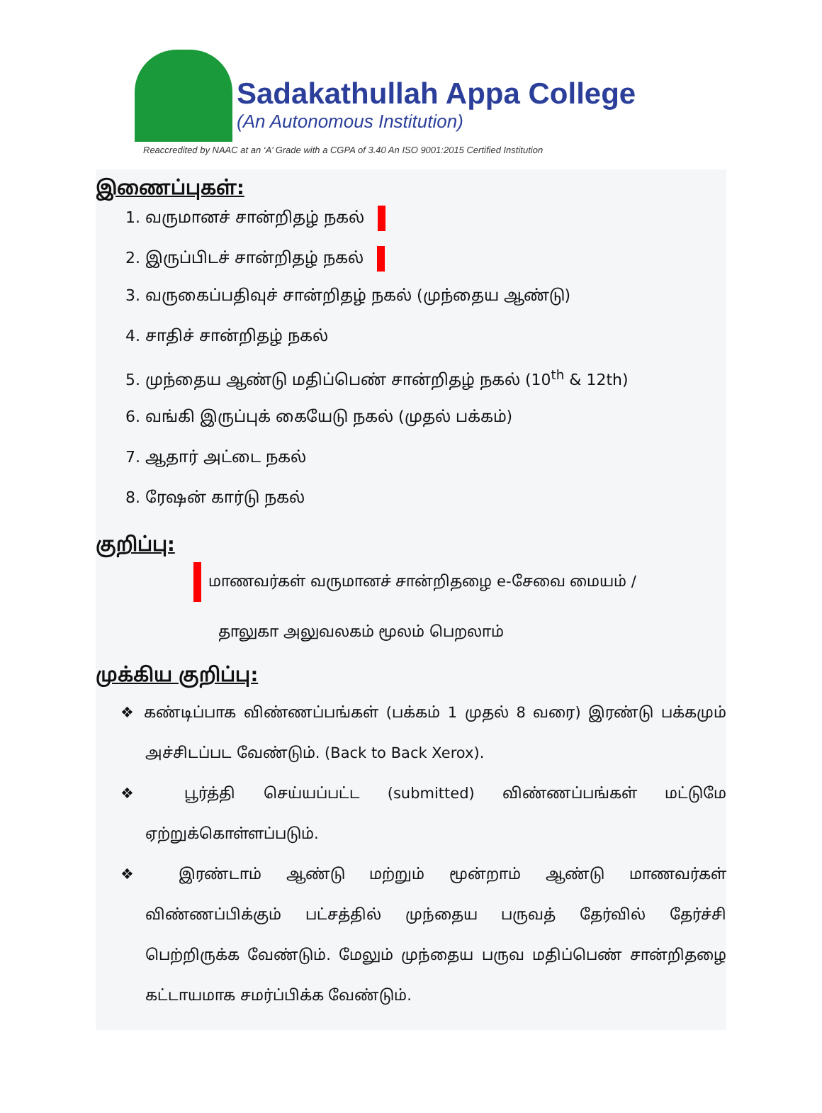Sadakathullah Appa College
(An Autonomous Institution)
Reaccredited by NAAC at an ‘A’ Grade with a CGPA of 3.40 An ISO 9001:2015 Certified Institution
இணைப்புகள்:
1. வருமானச் சான்றிதழ் நகல்
2. இருப்பிடச் சான்றிதழ் நகல்
3. வருகைப்பதிவுச் சான்றிதழ் நகல் (முந்தைய ஆண்டு)
4. சாதிச் சான்றிதழ் நகல்
5. முந்தைய ஆண்டு மதிப்பெண் சான்றிதழ் நகல் (10<sup>th</sup> & 12th)
6. வங்கி இருப்புக் கையேடு நகல் (முதல் பக்கம்)
7. ஆதார் அட்டை நகல்
8. ரேஷன் கார்டு நகல்
குறிப்பு:
மாணவர்கள் வருமானச் சான்றிதழை e-சேவை மையம் /
தாலுகா அலுவலகம் மூலம் பெறலாம்
முக்கிய குறிப்பு:
❖ கண்டிப்பாக விண்ணப்பங்கள் (பக்கம் 1 முதல் 8 வரை) இரண்டு பக்கமும் அச்சிடப்பட வேண்டும். (Back to Back Xerox).
❖ பூர்த்தி செய்யப்பட்ட (submitted) விண்ணப்பங்கள் மட்டுமே ஏற்றுக்கொள்ளப்படும்.
❖ இரண்டாம் ஆண்டு மற்றும் மூன்றாம் ஆண்டு மாணவர்கள் விண்ணப்பிக்கும் பட்சத்தில் முந்தைய பருவத் தேர்வில் தேர்ச்சி பெற்றிருக்க வேண்டும். மேலும் முந்தைய பருவ மதிப்பெண் சான்றிதழை கட்டாயமாக சமர்ப்பிக்க வேண்டும்.